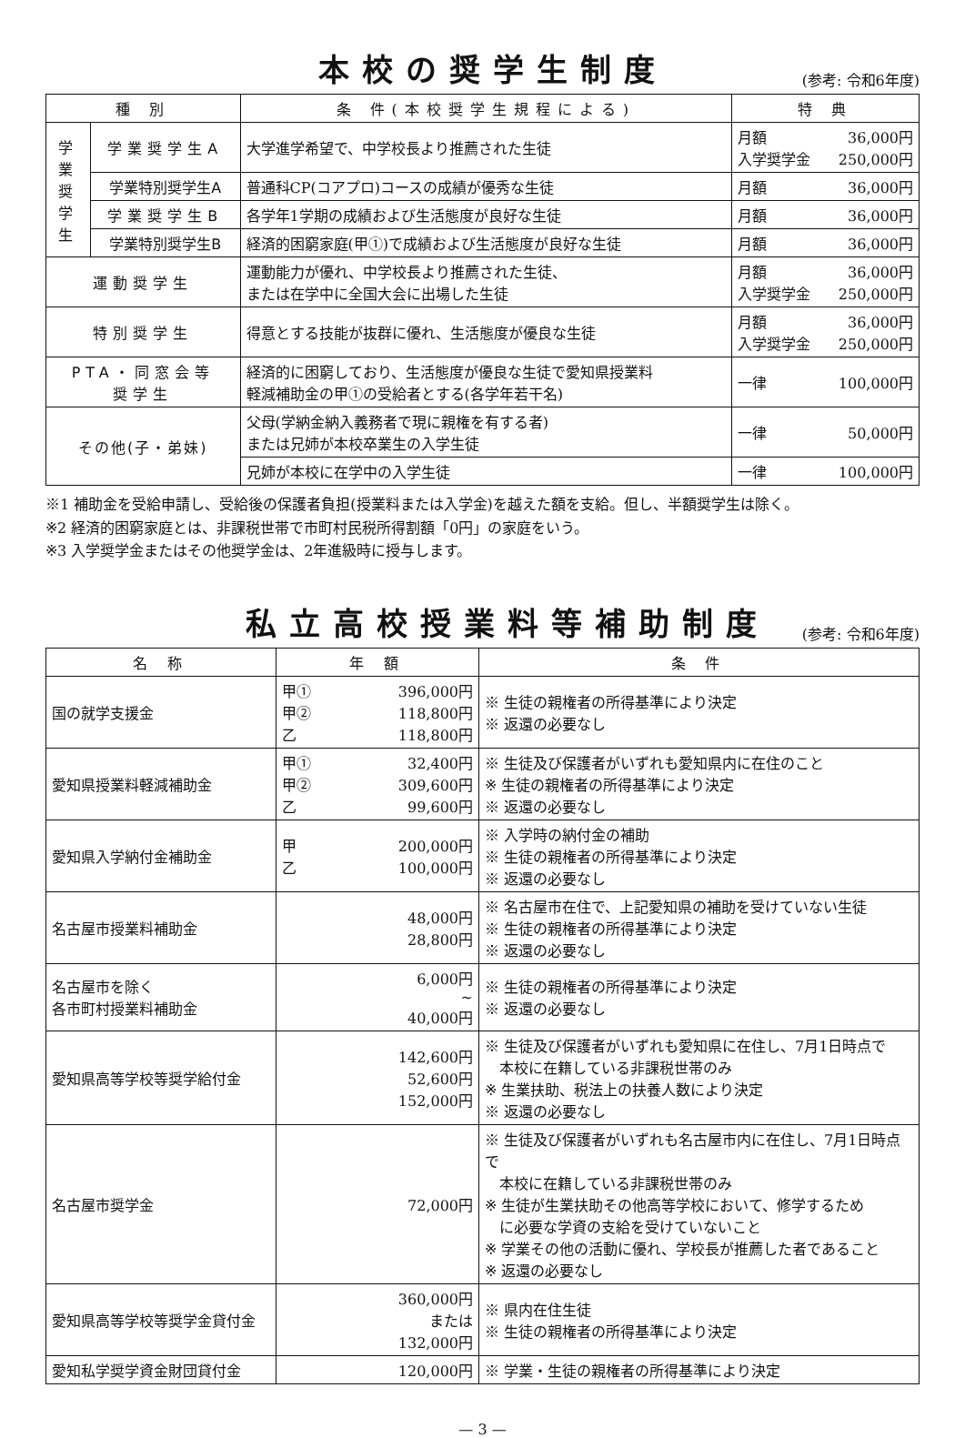本校の奨学生制度
(参考: 令和6年度)
| 種 別 | | 条 件(本校奨学生規程による) | 特 典 |
| --- | --- | --- | --- |
| 学 業 奨 学 生 | 学業奨学生A | 大学進学希望で、中学校長より推薦された生徒 | 月額 36,000円 入学奨学金 250,000円 |
| | 学業特別奨学生A | 普通科CP(コアプロ)コースの成績が優秀な生徒 | 月額 36,000円 |
| | 学業奨学生B | 各学年1学期の成績および生活態度が良好な生徒 | 月額 36,000円 |
| | 学業特別奨学生B | 経済的困窮家庭(甲①)で成績および生活態度が良好な生徒 | 月額 36,000円 |
| 運動奨学生 | | 運動能力が優れ、中学校長より推薦された生徒、 または在学中に全国大会に出場した生徒 | 月額 36,000円 入学奨学金 250,000円 |
| 特別奨学生 | | 得意とする技能が抜群に優れ、生活態度が優良な生徒 | 月額 36,000円 入学奨学金 250,000円 |
| PTA・同窓会等 奨学生 | | 経済的に困窮しており、生活態度が優良な生徒で愛知県授業料 軽減補助金の甲①の受給者とする(各学年若干名) | 一律 100,000円 |
| その他(子・弟妹) | | 父母(学納金納入義務者で現に親権を有する者) または兄姉が本校卒業生の入学生徒 | 一律 50,000円 |
| | | 兄姉が本校に在学中の入学生徒 | 一律 100,000円 |
※1 補助金を受給申請し、受給後の保護者負担(授業料または入学金)を越えた額を支給。但し、半額奨学生は除く。
※2 経済的困窮家庭とは、非課税世帯で市町村民税所得割額「0円」の家庭をいう。
※3 入学奨学金またはその他奨学金は、2年進級時に授与します。
私立高校授業料等補助制度
(参考: 令和6年度)
| 名 称 | 年 額 | 条 件 |
| --- | --- | --- |
| 国の就学支援金 | 甲① 396,000円 甲② 118,800円 乙 118,800円 | ※ 生徒の親権者の所得基準により決定 ※ 返還の必要なし |
| 愛知県授業料軽減補助金 | 甲① 32,400円 甲② 309,600円 乙 99,600円 | ※ 生徒及び保護者がいずれも愛知県内に在住のこと ※ 生徒の親権者の所得基準により決定 ※ 返還の必要なし |
| 愛知県入学納付金補助金 | 甲 200,000円 乙 100,000円 | ※ 入学時の納付金の補助 ※ 生徒の親権者の所得基準により決定 ※ 返還の必要なし |
| 名古屋市授業料補助金 | 48,000円 28,800円 | ※ 名古屋市在住で、上記愛知県の補助を受けていない生徒 ※ 生徒の親権者の所得基準により決定 ※ 返還の必要なし |
| 名古屋市を除く 各市町村授業料補助金 | 6,000円 ~ 40,000円 | ※ 生徒の親権者の所得基準により決定 ※ 返還の必要なし |
| 愛知県高等学校等奨学給付金 | 142,600円 52,600円 152,000円 | ※ 生徒及び保護者がいずれも愛知県に在住し、7月1日時点で 本校に在籍している非課税世帯のみ ※ 生業扶助、税法上の扶養人数により決定 ※ 返還の必要なし |
| 名古屋市奨学金 | 72,000円 | ※ 生徒及び保護者がいずれも名古屋市内に在住し、7月1日時点で 本校に在籍している非課税世帯のみ ※ 生徒が生業扶助その他高等学校において、修学するため に必要な学資の支給を受けていないこと ※ 学業その他の活動に優れ、学校長が推薦した者であること ※ 返還の必要なし |
| 愛知県高等学校等奨学金貸付金 | 360,000円 または 132,000円 | ※ 県内在住生徒 ※ 生徒の親権者の所得基準により決定 |
| 愛知私学奨学資金財団貸付金 | 120,000円 | ※ 学業・生徒の親権者の所得基準により決定 |
— 3 —